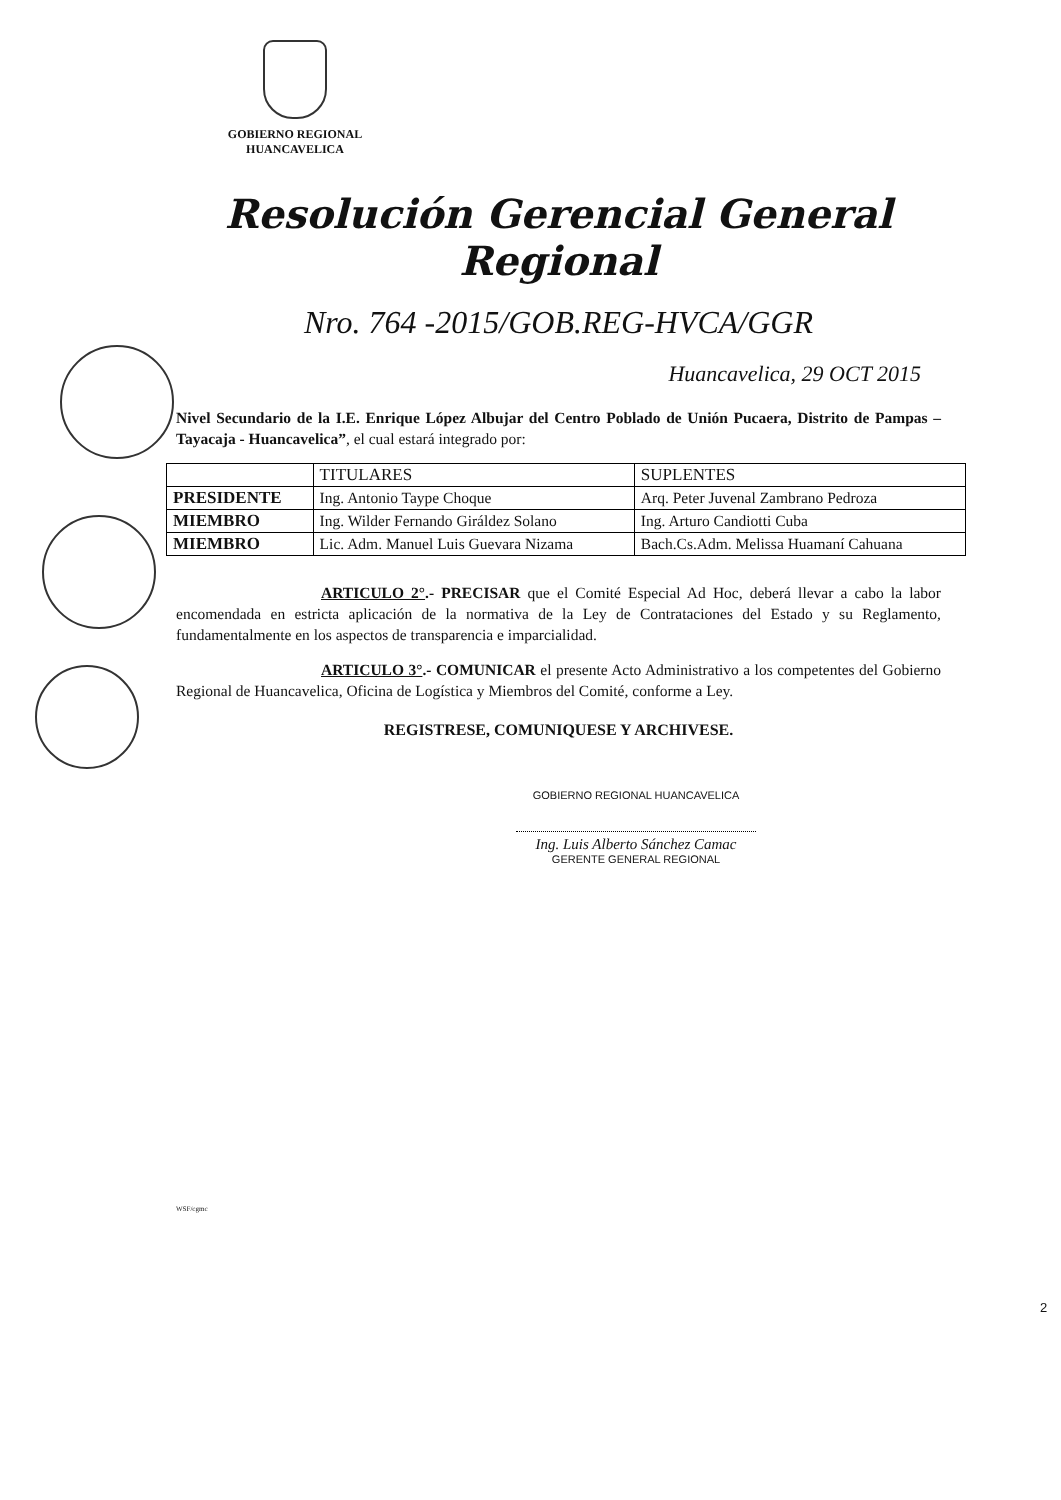GOBIERNO REGIONAL
HUANCAVELICA
Resolución Gerencial General Regional
Nro. 764 -2015/GOB.REG-HVCA/GGR
Huancavelica, 29 OCT 2015
Nivel Secundario de la I.E. Enrique López Albujar del Centro Poblado de Unión Pucaera, Distrito de Pampas – Tayacaja - Huancavelica”, el cual estará integrado por:
| | TITULARES | SUPLENTES |
| --- | --- | --- |
| PRESIDENTE | Ing. Antonio Taype Choque | Arq. Peter Juvenal Zambrano Pedroza |
| MIEMBRO | Ing. Wilder Fernando Giráldez Solano | Ing. Arturo Candiotti Cuba |
| MIEMBRO | Lic. Adm. Manuel Luis Guevara Nizama | Bach.Cs.Adm. Melissa Huamaní Cahuana |
ARTICULO 2°.- PRECISAR que el Comité Especial Ad Hoc, deberá llevar a cabo la labor encomendada en estricta aplicación de la normativa de la Ley de Contrataciones del Estado y su Reglamento, fundamentalmente en los aspectos de transparencia e imparcialidad.
ARTICULO 3°.- COMUNICAR el presente Acto Administrativo a los competentes del Gobierno Regional de Huancavelica, Oficina de Logística y Miembros del Comité, conforme a Ley.
REGISTRESE, COMUNIQUESE Y ARCHIVESE.
GOBIERNO REGIONAL HUANCAVELICA
Ing. Luis Alberto Sánchez Camac
GERENTE GENERAL REGIONAL
WSF/cgmc
2